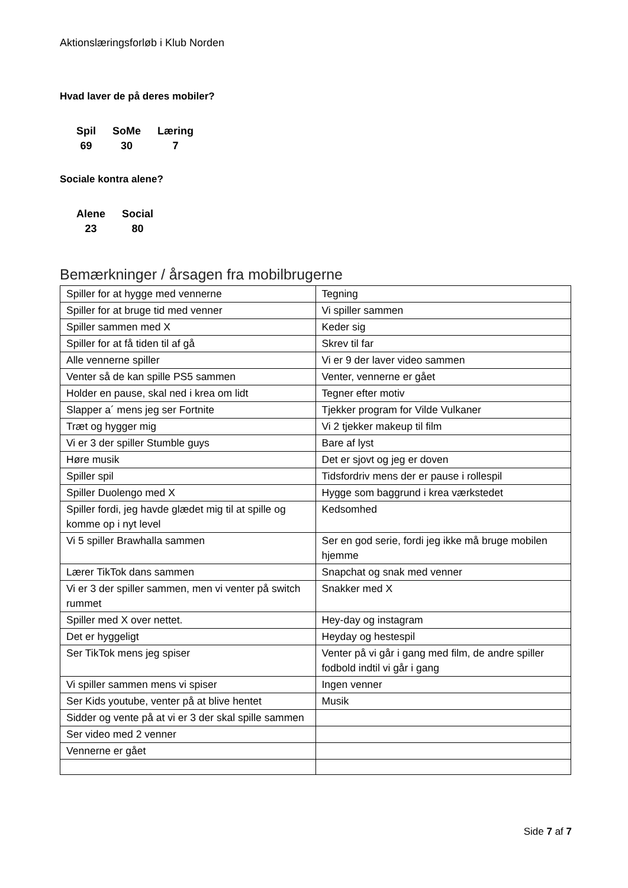Aktionslæringsforløb i Klub Norden
Hvad laver de på deres mobiler?
| Spil | SoMe | Læring |
| --- | --- | --- |
| 69 | 30 | 7 |
Sociale kontra alene?
| Alene | Social |
| --- | --- |
| 23 | 80 |
Bemærkninger / årsagen fra mobilbrugerne
| Spiller for at hygge med vennerne | Tegning |
| Spiller for at bruge tid med venner | Vi spiller sammen |
| Spiller sammen med X | Keder sig |
| Spiller for at få tiden til af gå | Skrev til far |
| Alle vennerne spiller | Vi er 9 der laver video sammen |
| Venter så de kan spille PS5 sammen | Venter, vennerne er gået |
| Holder en pause, skal ned i krea om lidt | Tegner efter motiv |
| Slapper a´ mens jeg ser Fortnite | Tjekker program for Vilde Vulkaner |
| Træt og hygger mig | Vi 2 tjekker makeup til film |
| Vi er 3 der spiller Stumble guys | Bare af lyst |
| Høre musik | Det er sjovt og jeg er doven |
| Spiller spil | Tidsfordriv mens der er pause i rollespil |
| Spiller Duolengo med X | Hygge som baggrund i krea værkstedet |
| Spiller fordi, jeg havde glædet mig til at spille og komme op i nyt level | Kedsomhed |
| Vi 5 spiller Brawhalla sammen | Ser en god serie, fordi jeg ikke må bruge mobilen hjemme |
| Lærer TikTok dans sammen | Snapchat og snak med venner |
| Vi er 3 der spiller sammen, men vi venter på switch rummet | Snakker med X |
| Spiller med X over nettet. | Hey-day og instagram |
| Det er hyggeligt | Heyday og hestespil |
| Ser TikTok mens jeg spiser | Venter på vi går i gang med film, de andre spiller fodbold indtil vi går i gang |
| Vi spiller sammen mens vi spiser | Ingen venner |
| Ser Kids youtube, venter på at blive hentet | Musik |
| Sidder og vente på at vi er 3 der skal spille sammen | |
| Ser video med 2 venner | |
| Vennerne er gået | |
Side 7 af 7